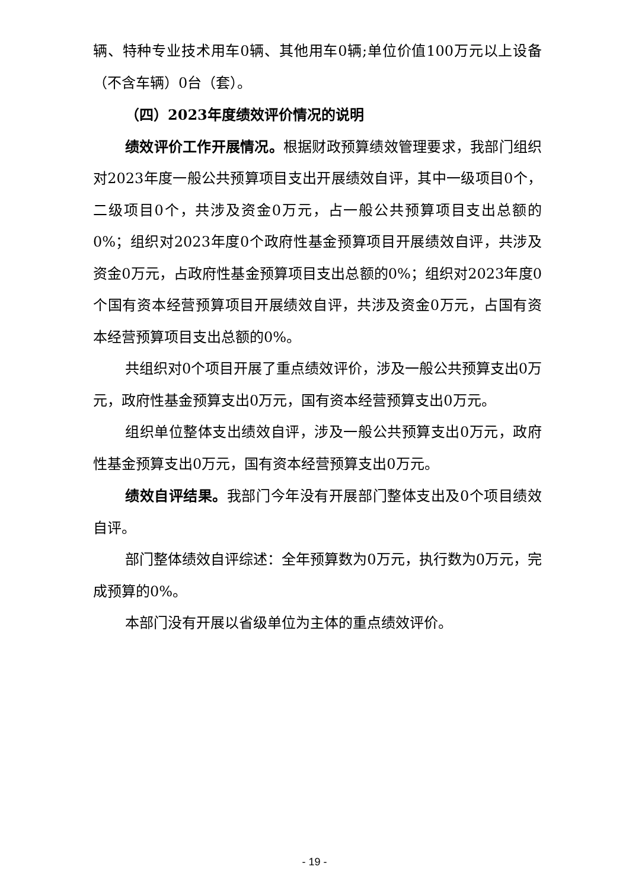辆、特种专业技术用车0辆、其他用车0辆;单位价值100万元以上设备（不含车辆）0台（套）。
（四）2023年度绩效评价情况的说明
绩效评价工作开展情况。根据财政预算绩效管理要求，我部门组织对2023年度一般公共预算项目支出开展绩效自评，其中一级项目0个，二级项目0个，共涉及资金0万元，占一般公共预算项目支出总额的0%；组织对2023年度0个政府性基金预算项目开展绩效自评，共涉及资金0万元，占政府性基金预算项目支出总额的0%；组织对2023年度0个国有资本经营预算项目开展绩效自评，共涉及资金0万元，占国有资本经营预算项目支出总额的0%。
共组织对0个项目开展了重点绩效评价，涉及一般公共预算支出0万元，政府性基金预算支出0万元，国有资本经营预算支出0万元。
组织单位整体支出绩效自评，涉及一般公共预算支出0万元，政府性基金预算支出0万元，国有资本经营预算支出0万元。
绩效自评结果。我部门今年没有开展部门整体支出及0个项目绩效自评。
部门整体绩效自评综述：全年预算数为0万元，执行数为0万元，完成预算的0%。
本部门没有开展以省级单位为主体的重点绩效评价。
- 19 -